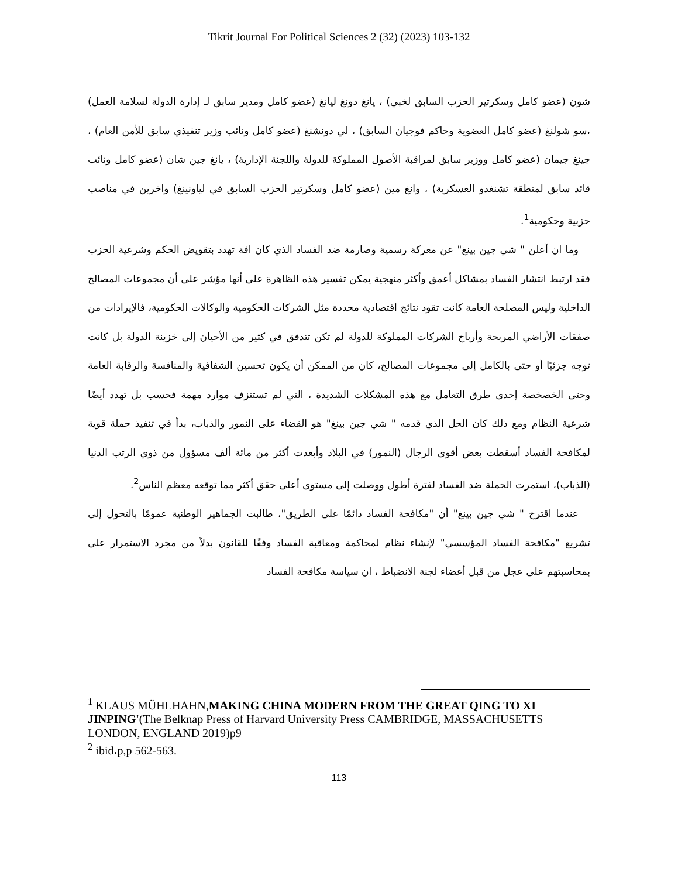Tikrit Journal For Political Sciences 2 (32) (2023) 103-132
شون (عضو كامل وسكرتير الحزب السابق لخبي) ، يانغ دونغ ليانغ (عضو كامل ومدير سابق لـ إدارة الدولة لسلامة العمل) ،سو شولنغ (عضو كامل العضوية وحاكم فوجيان السابق) ، لي دونشنغ (عضو كامل ونائب وزير تنفيذي سابق للأمن العام) ، جينغ جيمان (عضو كامل ووزير سابق لمراقبة الأصول المملوكة للدولة واللجنة الإدارية) ، يانغ جين شان (عضو كامل ونائب قائد سابق لمنطقة تشنغدو العسكرية) ، وانغ مين (عضو كامل وسكرتير الحزب السابق في لياونينغ) واخرين في مناصب حزبية وحكومية<sup>1</sup>.
وما ان أعلن " شي جين بينغ" عن معركة رسمية وصارمة ضد الفساد الذي كان افة تهدد بتقويض الحكم وشرعية الحزب فقد ارتبط انتشار الفساد بمشاكل أعمق وأكثر منهجية يمكن تفسير هذه الظاهرة على أنها مؤشر على أن مجموعات المصالح الداخلية وليس المصلحة العامة كانت تقود نتائج اقتصادية محددة مثل الشركات الحكومية والوكالات الحكومية، فالإيرادات من صفقات الأراضي المربحة وأرباح الشركات المملوكة للدولة لم تكن تتدفق في كثير من الأحيان إلى خزينة الدولة بل كانت توجه جزئيًا أو حتى بالكامل إلى مجموعات المصالح، كان من الممكن أن يكون تحسين الشفافية والمنافسة والرقابة العامة وحتى الخصخصة إحدى طرق التعامل مع هذه المشكلات الشديدة ، التي لم تستنزف موارد مهمة فحسب بل تهدد أيضًا شرعية النظام ومع ذلك كان الحل الذي قدمه " شي جين بينغ" هو القضاء على النمور والذباب، بدأ في تنفيذ حملة قوية لمكافحة الفساد أسقطت بعض أقوى الرجال (النمور) في البلاد وأبعدت أكثر من مائة ألف مسؤول من ذوي الرتب الدنيا (الذباب)، استمرت الحملة ضد الفساد لفترة أطول ووصلت إلى مستوى أعلى حقق أكثر مما توقعه معظم الناس<sup>2</sup>.
عندما اقترح " شي جين بينغ" أن "مكافحة الفساد دائمًا على الطريق"، طالبت الجماهير الوطنية عمومًا بالتحول إلى تشريع "مكافحة الفساد المؤسسي" لإنشاء نظام لمحاكمة ومعاقبة الفساد وفقًا للقانون بدلاً من مجرد الاستمرار على بمحاسبتهم على عجل من قبل أعضاء لجنة الانضباط ، ان سياسة مكافحة الفساد
<sup>1</sup> KLAUS MÜHLHAHN,MAKING CHINA MODERN FROM THE GREAT QING TO XI JINPING'(The Belknap Press of Harvard University Press CAMBRIDGE, MASSACHUSETTS LONDON, ENGLAND 2019)p9
<sup>2</sup> ibid،p,p 562-563.
113